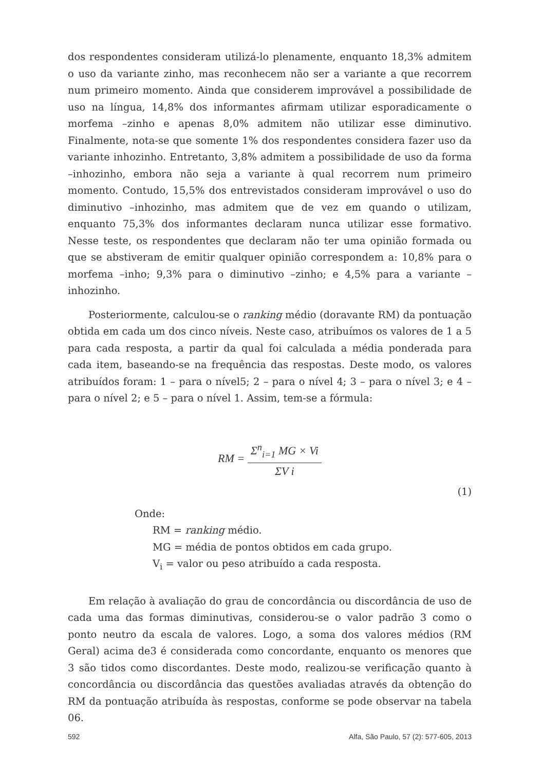dos respondentes consideram utilizá-lo plenamente, enquanto 18,3% admitem o uso da variante zinho, mas reconhecem não ser a variante a que recorrem num primeiro momento. Ainda que considerem improvável a possibilidade de uso na língua, 14,8% dos informantes afirmam utilizar esporadicamente o morfema –zinho e apenas 8,0% admitem não utilizar esse diminutivo. Finalmente, nota-se que somente 1% dos respondentes considera fazer uso da variante inhozinho. Entretanto, 3,8% admitem a possibilidade de uso da forma –inhozinho, embora não seja a variante à qual recorrem num primeiro momento. Contudo, 15,5% dos entrevistados consideram improvável o uso do diminutivo –inhozinho, mas admitem que de vez em quando o utilizam, enquanto 75,3% dos informantes declaram nunca utilizar esse formativo. Nesse teste, os respondentes que declaram não ter uma opinião formada ou que se abstiveram de emitir qualquer opinião correspondem a: 10,8% para o morfema –inho; 9,3% para o diminutivo –zinho; e 4,5% para a variante –inhozinho.
Posteriormente, calculou-se o ranking médio (doravante RM) da pontuação obtida em cada um dos cinco níveis. Neste caso, atribuímos os valores de 1 a 5 para cada resposta, a partir da qual foi calculada a média ponderada para cada item, baseando-se na frequência das respostas. Deste modo, os valores atribuídos foram: 1 – para o nível5; 2 – para o nível 4; 3 – para o nível 3; e 4 – para o nível 2; e 5 – para o nível 1. Assim, tem-se a fórmula:
RM = Σ<sup>n</sup><sub>i=1</sub> MG × Vi ΣV i
(1)
Onde:
RM = ranking médio.
MG = média de pontos obtidos em cada grupo.
V<sub>i</sub> = valor ou peso atribuído a cada resposta.
Em relação à avaliação do grau de concordância ou discordância de uso de cada uma das formas diminutivas, considerou-se o valor padrão 3 como o ponto neutro da escala de valores. Logo, a soma dos valores médios (RM Geral) acima de3 é considerada como concordante, enquanto os menores que 3 são tidos como discordantes. Deste modo, realizou-se verificação quanto à concordância ou discordância das questões avaliadas através da obtenção do RM da pontuação atribuída às respostas, conforme se pode observar na tabela 06.
592 Alfa, São Paulo, 57 (2): 577-605, 2013